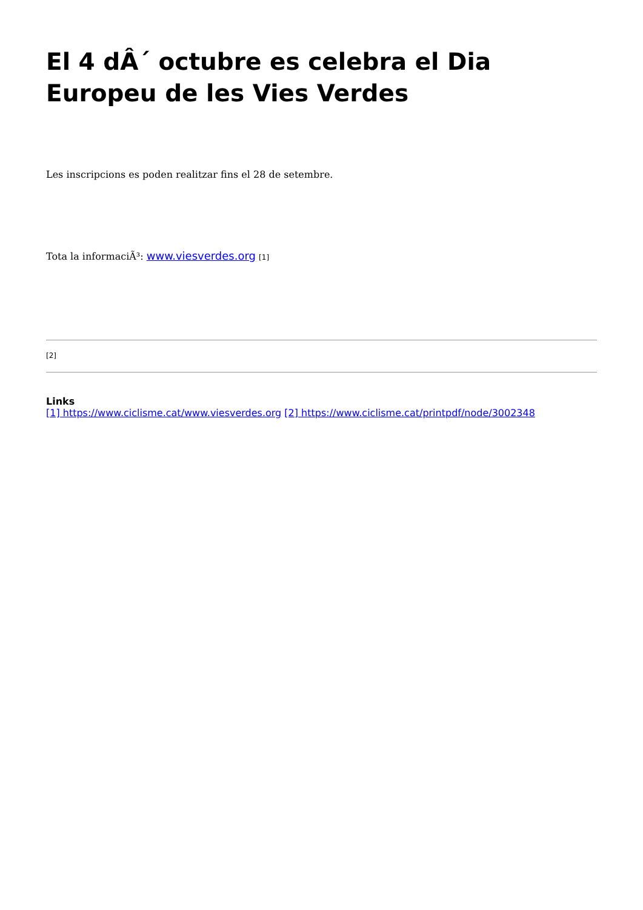El 4 dÂ´ octubre es celebra el Dia Europeu de les Vies Verdes
Les inscripcions es poden realitzar fins el 28 de setembre.
Tota la informaciÃ³: www.viesverdes.org [1]
[2]
Links
[1] https://www.ciclisme.cat/www.viesverdes.org [2] https://www.ciclisme.cat/printpdf/node/3002348